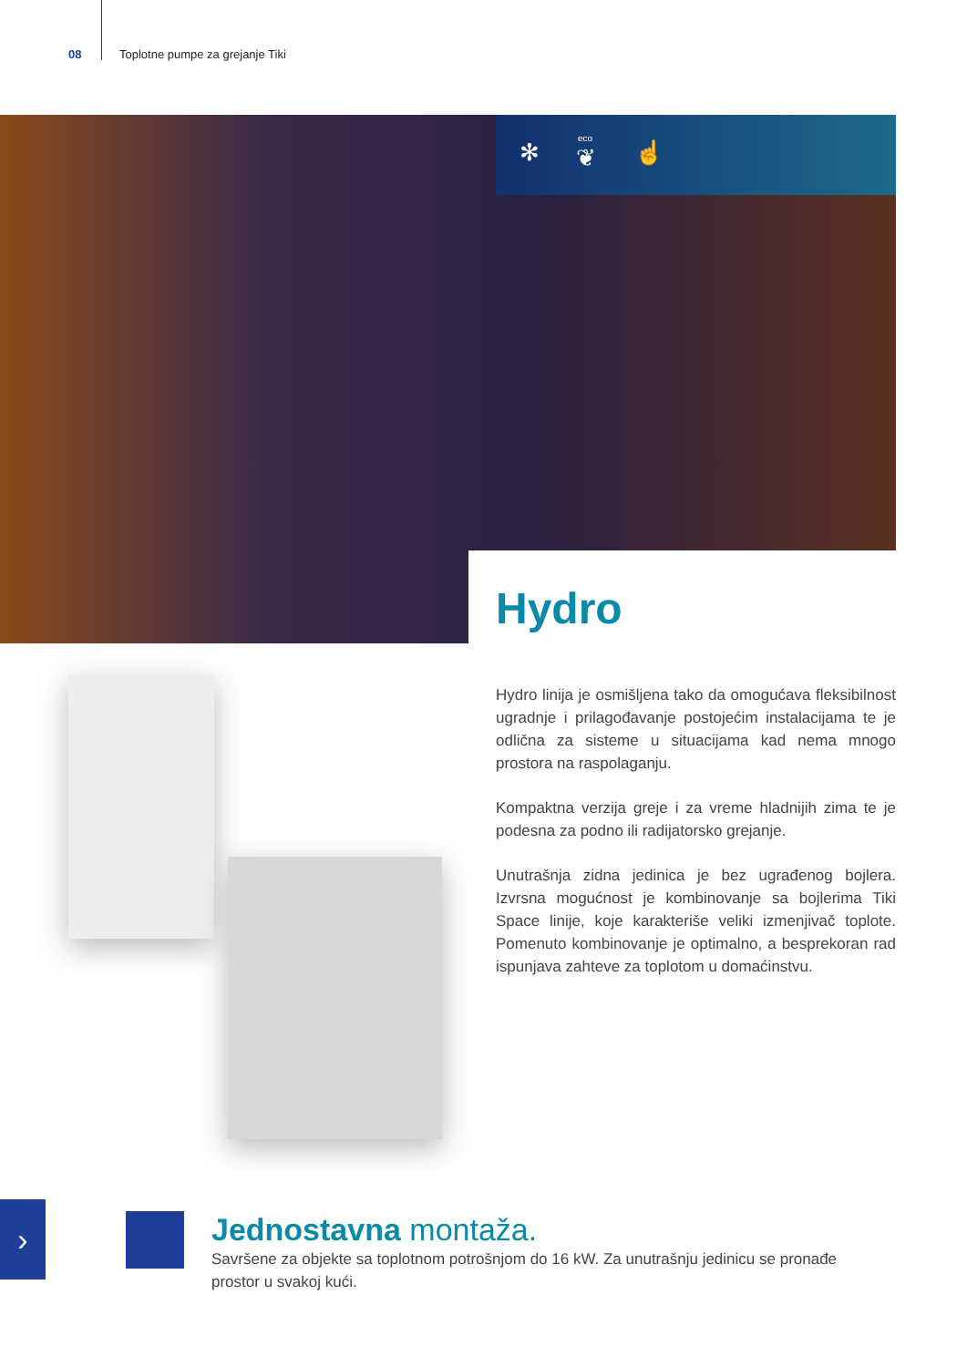08 Toplotne pumpe za grejanje Tiki
✻
eco
❦ ☝
Hydro
Hydro linija je osmišljena tako da omogućava fleksibilnost ugradnje i prilagođavanje postojećim instalacijama te je odlična za sisteme u situacijama kad nema mnogo prostora na raspolaganju.
Kompaktna verzija greje i za vreme hladnijih zima te je podesna za podno ili radijatorsko grejanje.
Unutrašnja zidna jedinica je bez ugrađenog bojlera. Izvrsna mogućnost je kombinovanje sa bojlerima Tiki Space linije, koje karakteriše veliki izmenjivač toplote. Pomenuto kombinovanje je optimalno, a besprekoran rad ispunjava zahteve za toplotom u domaćinstvu.
›
Jednostavna montaža.
Savršene za objekte sa toplotnom potrošnjom do 16 kW. Za unutrašnju jedinicu se pronađe prostor u svakoj kući.